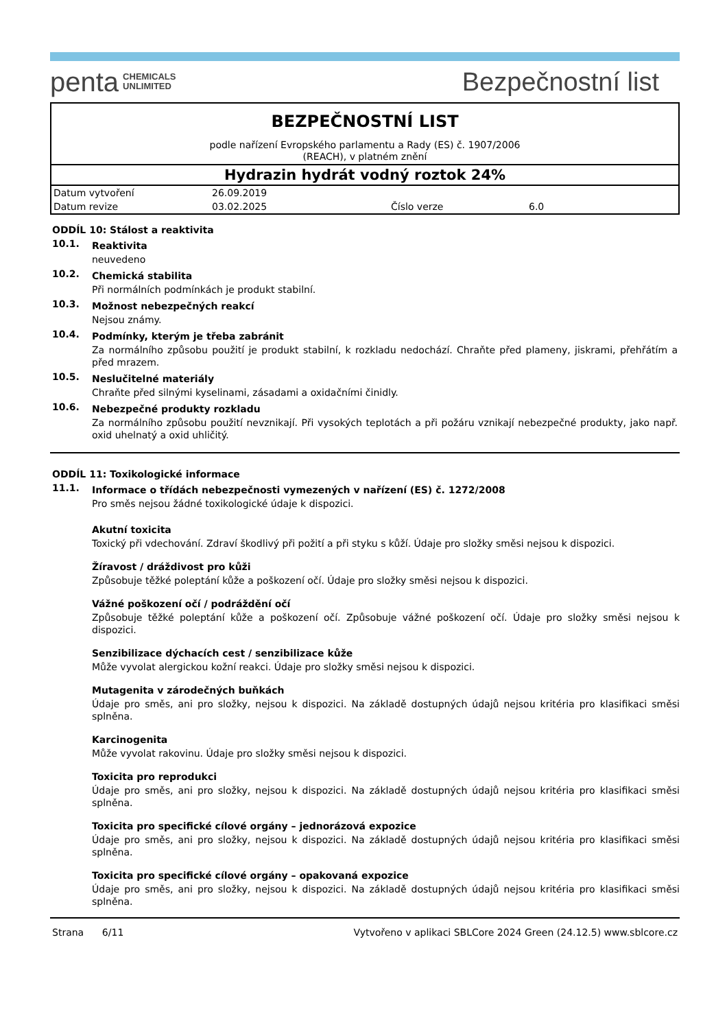penta CHEMICALS
UNLIMITED
Bezpečnostní list
BEZPEČNOSTNÍ LIST
podle nařízení Evropského parlamentu a Rady (ES) č. 1907/2006
(REACH), v platném znění
Hydrazin hydrát vodný roztok 24%
| Datum vytvoření | 26.09.2019 | | |
| Datum revize | 03.02.2025 | Číslo verze | 6.0 |
ODDÍL 10: Stálost a reaktivita
10.1.
Reaktivita
neuvedeno
10.2.
Chemická stabilita
Při normálních podmínkách je produkt stabilní.
10.3.
Možnost nebezpečných reakcí
Nejsou známy.
10.4.
Podmínky, kterým je třeba zabránit
Za normálního způsobu použití je produkt stabilní, k rozkladu nedochází. Chraňte před plameny, jiskrami, přehřátím a před mrazem.
10.5.
Neslučitelné materiály
Chraňte před silnými kyselinami, zásadami a oxidačními činidly.
10.6.
Nebezpečné produkty rozkladu
Za normálního způsobu použití nevznikají. Při vysokých teplotách a při požáru vznikají nebezpečné produkty, jako např. oxid uhelnatý a oxid uhličitý.
ODDÍL 11: Toxikologické informace
11.1.
Informace o třídách nebezpečnosti vymezených v nařízení (ES) č. 1272/2008
Pro směs nejsou žádné toxikologické údaje k dispozici.
Akutní toxicita
Toxický při vdechování. Zdraví škodlivý při požití a při styku s kůží. Údaje pro složky směsi nejsou k dispozici.
Žíravost / dráždivost pro kůži
Způsobuje těžké poleptání kůže a poškození očí. Údaje pro složky směsi nejsou k dispozici.
Vážné poškození očí / podráždění očí
Způsobuje těžké poleptání kůže a poškození očí. Způsobuje vážné poškození očí. Údaje pro složky směsi nejsou k dispozici.
Senzibilizace dýchacích cest / senzibilizace kůže
Může vyvolat alergickou kožní reakci. Údaje pro složky směsi nejsou k dispozici.
Mutagenita v zárodečných buňkách
Údaje pro směs, ani pro složky, nejsou k dispozici. Na základě dostupných údajů nejsou kritéria pro klasifikaci směsi splněna.
Karcinogenita
Může vyvolat rakovinu. Údaje pro složky směsi nejsou k dispozici.
Toxicita pro reprodukci
Údaje pro směs, ani pro složky, nejsou k dispozici. Na základě dostupných údajů nejsou kritéria pro klasifikaci směsi splněna.
Toxicita pro specifické cílové orgány – jednorázová expozice
Údaje pro směs, ani pro složky, nejsou k dispozici. Na základě dostupných údajů nejsou kritéria pro klasifikaci směsi splněna.
Toxicita pro specifické cílové orgány – opakovaná expozice
Údaje pro směs, ani pro složky, nejsou k dispozici. Na základě dostupných údajů nejsou kritéria pro klasifikaci směsi splněna.
Strana 6/11 Vytvořeno v aplikaci SBLCore 2024 Green (24.12.5) www.sblcore.cz